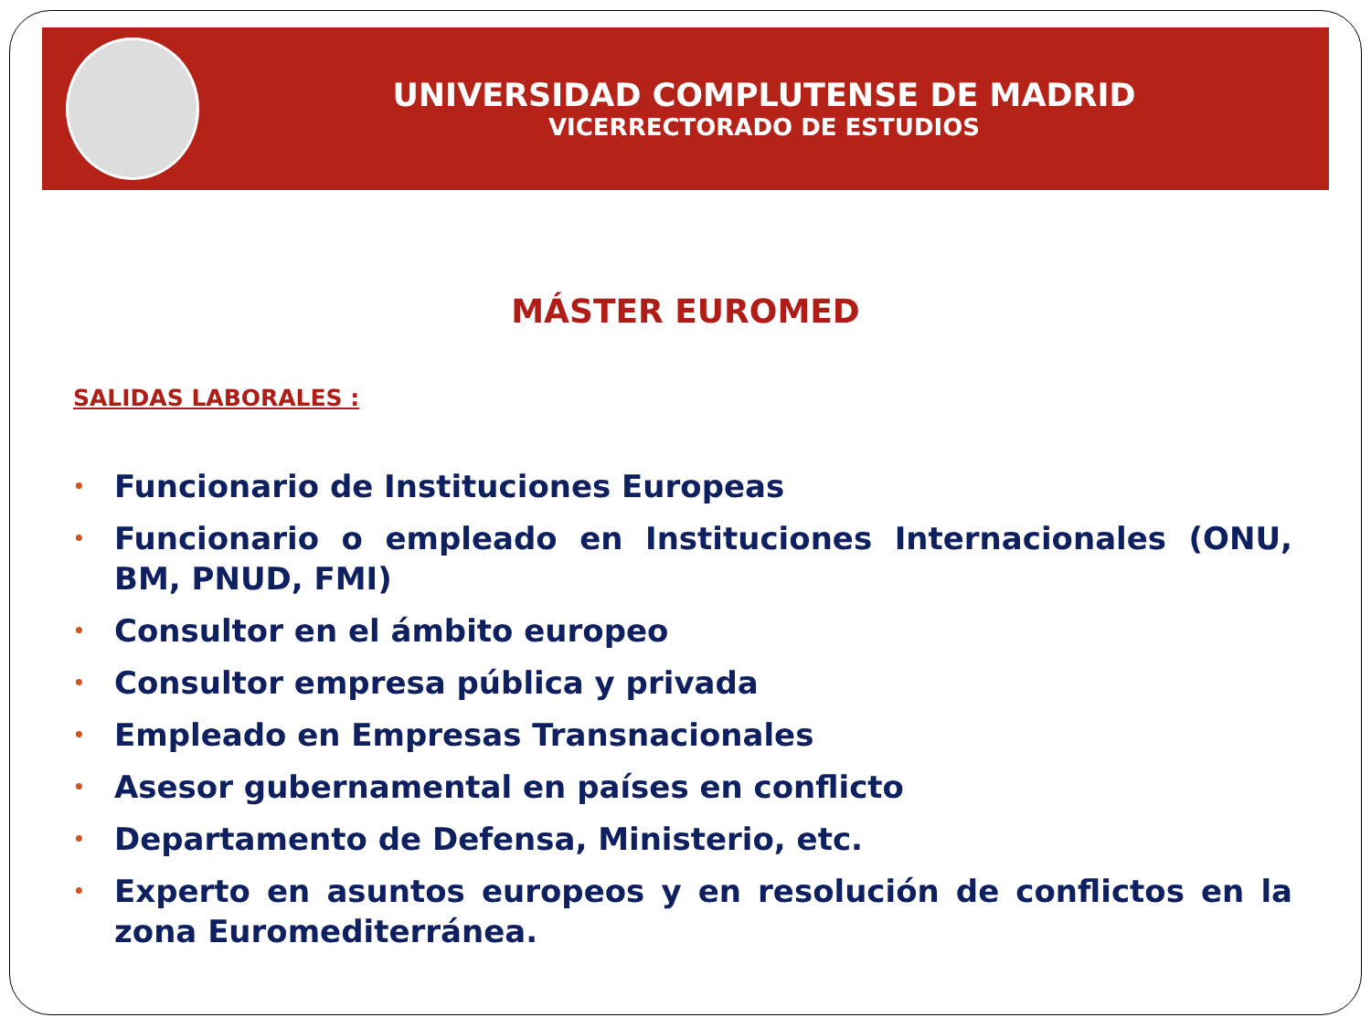UNIVERSIDAD COMPLUTENSE DE MADRID
VICERRECTORADO DE ESTUDIOS
MÁSTER EUROMED
SALIDAS LABORALES :
• Funcionario de Instituciones Europeas
• Funcionario o empleado en Instituciones Internacionales (ONU, BM, PNUD, FMI)
• Consultor en el ámbito europeo
• Consultor empresa pública y privada
• Empleado en Empresas Transnacionales
• Asesor gubernamental en países en conflicto
• Departamento de Defensa, Ministerio, etc.
• Experto en asuntos europeos y en resolución de conflictos en la zona Euromediterránea.